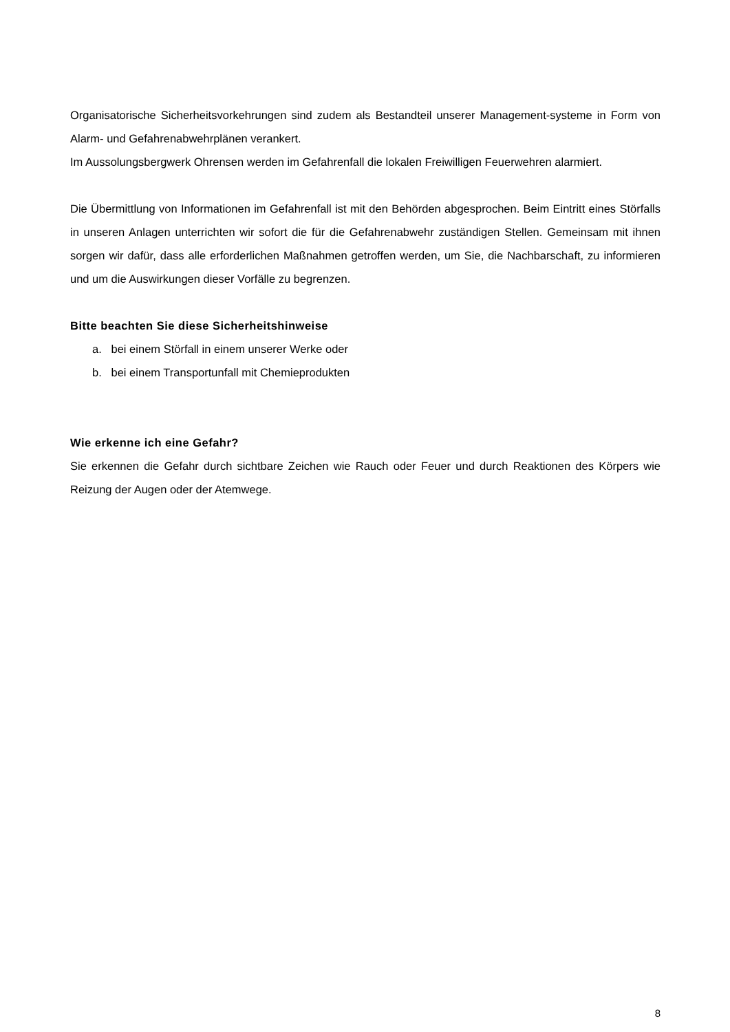Organisatorische Sicherheitsvorkehrungen sind zudem als Bestandteil unserer Management-systeme in Form von Alarm- und Gefahrenabwehrplänen verankert.
Im Aussolungsbergwerk Ohrensen werden im Gefahrenfall die lokalen Freiwilligen Feuerwehren alarmiert.
Die Übermittlung von Informationen im Gefahrenfall ist mit den Behörden abgesprochen. Beim Eintritt eines Störfalls in unseren Anlagen unterrichten wir sofort die für die Gefahrenabwehr zuständigen Stellen. Gemeinsam mit ihnen sorgen wir dafür, dass alle erforderlichen Maßnahmen getroffen werden, um Sie, die Nachbarschaft, zu informieren und um die Auswirkungen dieser Vorfälle zu begrenzen.
Bitte beachten Sie diese Sicherheitshinweise
a. bei einem Störfall in einem unserer Werke oder
b. bei einem Transportunfall mit Chemieprodukten
Wie erkenne ich eine Gefahr?
Sie erkennen die Gefahr durch sichtbare Zeichen wie Rauch oder Feuer und durch Reaktionen des Körpers wie Reizung der Augen oder der Atemwege.
8